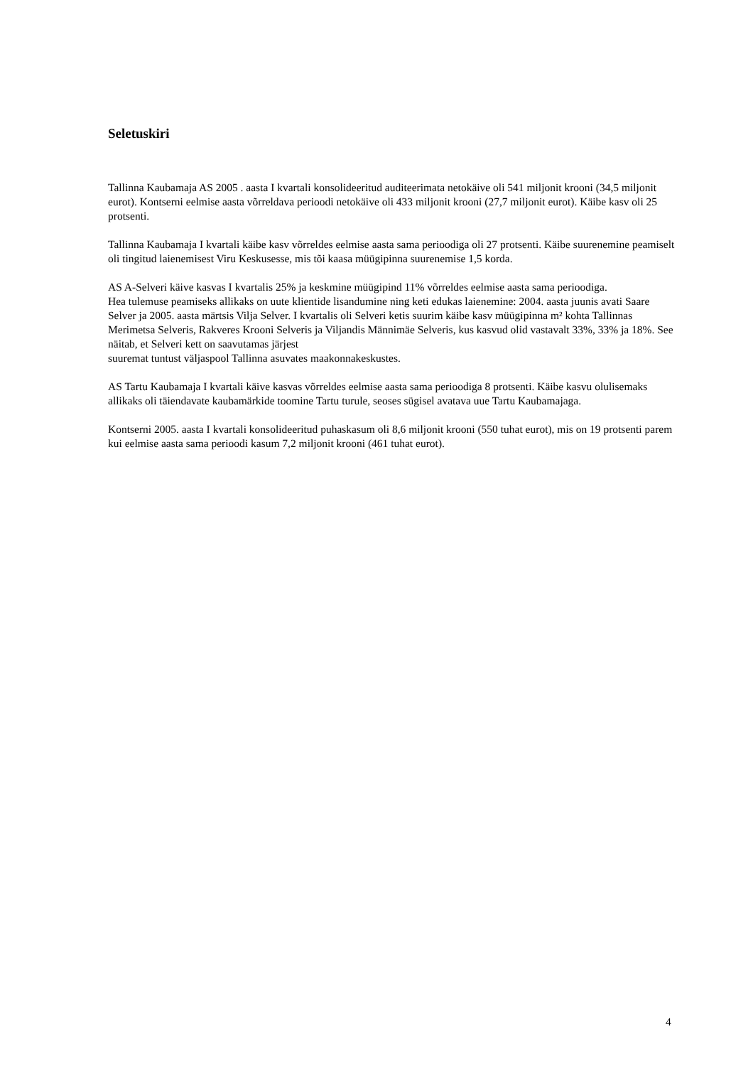Seletuskiri
Tallinna Kaubamaja AS 2005 . aasta I kvartali konsolideeritud auditeerimata netokäive oli 541 miljonit krooni (34,5 miljonit eurot). Kontserni eelmise aasta võrreldava perioodi netokäive oli 433 miljonit krooni (27,7 miljonit eurot). Käibe kasv oli 25 protsenti.
Tallinna Kaubamaja I kvartali käibe kasv võrreldes eelmise aasta sama perioodiga oli 27 protsenti. Käibe suurenemine peamiselt oli tingitud laienemisest Viru Keskusesse, mis tõi kaasa müügipinna suurenemise 1,5 korda.
AS A-Selveri käive kasvas I kvartalis 25% ja keskmine müügipind 11% võrreldes eelmise aasta sama perioodiga.
Hea tulemuse peamiseks allikaks on uute klientide lisandumine ning keti edukas laienemine: 2004. aasta juunis avati Saare Selver ja 2005. aasta märtsis Vilja Selver. I kvartalis oli Selveri ketis suurim käibe kasv müügipinna m² kohta Tallinnas Merimetsa Selveris, Rakveres Krooni Selveris ja Viljandis Männimäe Selveris, kus kasvud olid vastavalt 33%, 33% ja 18%. See näitab, et Selveri kett on saavutamas järjest
suuremat tuntust väljaspool Tallinna asuvates maakonnakeskustes.
AS Tartu Kaubamaja I kvartali käive kasvas võrreldes eelmise aasta sama perioodiga 8 protsenti. Käibe kasvu olulisemaks allikaks oli täiendavate kaubamärkide toomine Tartu turule, seoses sügisel avatava uue Tartu Kaubamajaga.
Kontserni 2005. aasta I kvartali konsolideeritud puhaskasum oli 8,6 miljonit krooni (550 tuhat eurot), mis on 19 protsenti parem kui eelmise aasta sama perioodi kasum 7,2 miljonit krooni (461 tuhat eurot).
4